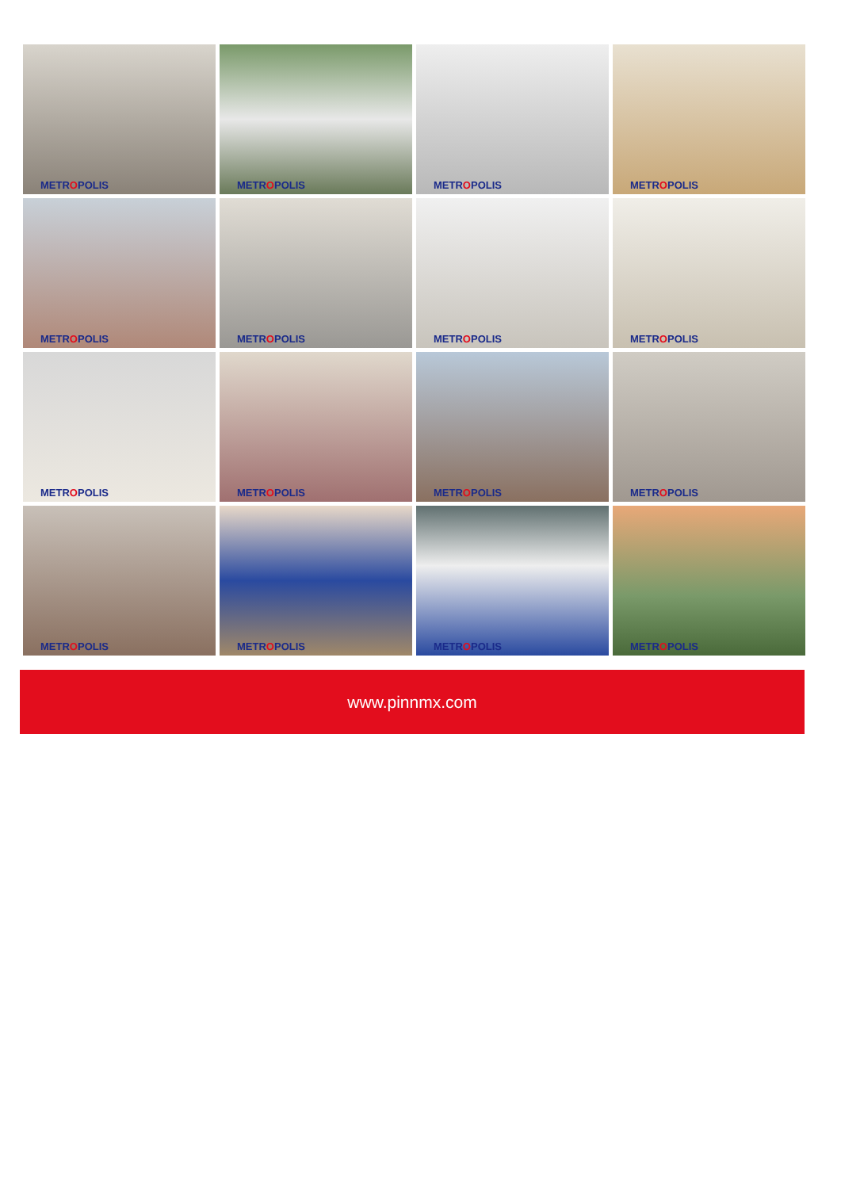METROPOLIS
METROPOLIS
METROPOLIS
METROPOLIS
METROPOLIS
METROPOLIS
METROPOLIS
METROPOLIS
METROPOLIS
METROPOLIS
METROPOLIS
METROPOLIS
METROPOLIS
METROPOLIS
METROPOLIS
METROPOLIS
www.pinnmx.com